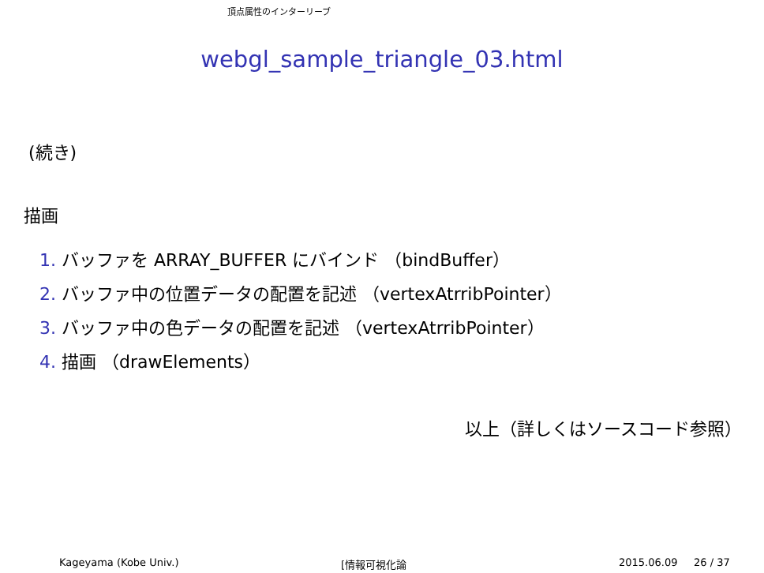頂点属性のインターリーブ
webgl_sample_triangle_03.html
(続き)
描画
1. バッファを ARRAY_BUFFER にバインド （bindBuffer）
2. バッファ中の位置データの配置を記述 （vertexAtrribPointer）
3. バッファ中の色データの配置を記述 （vertexAtrribPointer）
4. 描画 （drawElements）
以上（詳しくはソースコード参照）
Kageyama (Kobe Univ.) [情報可視化論 2015.06.09 26 / 37